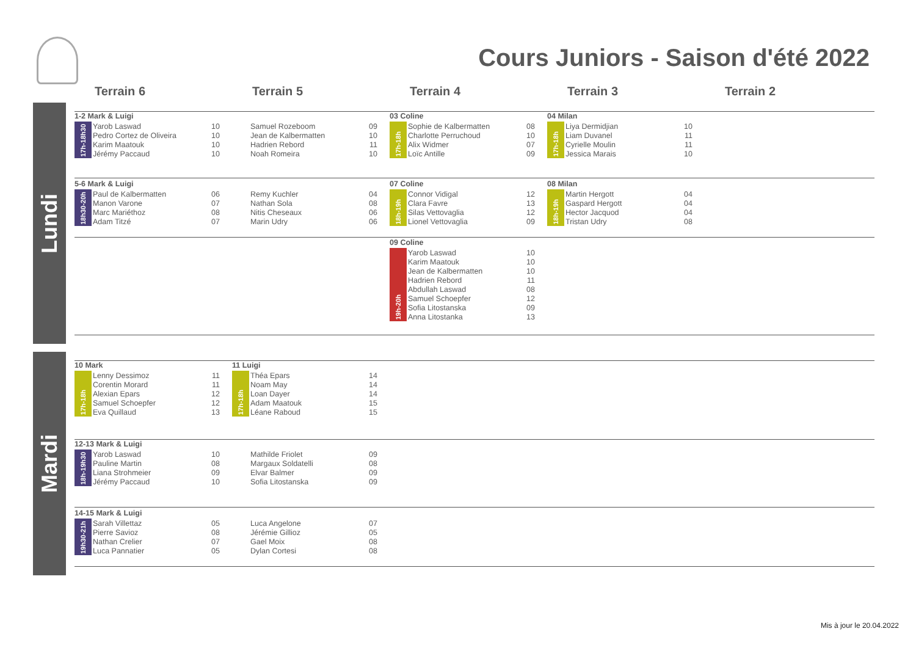Cours Juniors - Saison d'été 2022
Terrain 6 Terrain 5 Terrain 4 Terrain 3 Terrain 2
Lundi
Mardi
1-2 Mark & Luigi
| 17h-18h30 | Yarob Laswad | 10 |
| | Pedro Cortez de Oliveira | 10 |
| | Karim Maatouk | 10 |
| | Jérémy Paccaud | 10 |
| | Samuel Rozeboom | 09 |
| | Jean de Kalbermatten | 10 |
| | Hadrien Rebord | 11 |
| | Noah Romeira | 10 |
03 Coline
| 17h-18h | Sophie de Kalbermatten | 08 |
| | Charlotte Perruchoud | 10 |
| | Alix Widmer | 07 |
| | Loïc Antille | 09 |
04 Milan
| 17h-18h | Liya Dermidjian | 10 |
| | Liam Duvanel | 11 |
| | Cyrielle Moulin | 11 |
| | Jessica Marais | 10 |
5-6 Mark & Luigi
| 18h30-20h | Paul de Kalbermatten | 06 |
| | Manon Varone | 07 |
| | Marc Mariéthoz | 08 |
| | Adam Titzé | 07 |
| | Remy Kuchler | 04 |
| | Nathan Sola | 08 |
| | Nitis Cheseaux | 06 |
| | Marin Udry | 06 |
07 Coline
| 18h-19h | Connor Vidigal | 12 |
| | Clara Favre | 13 |
| | Silas Vettovaglia | 12 |
| | Lionel Vettovaglia | 09 |
08 Milan
| 18h-19h | Martin Hergott | 04 |
| | Gaspard Hergott | 04 |
| | Hector Jacquod | 04 |
| | Tristan Udry | 08 |
09 Coline
| 19h-20h | Yarob Laswad | 10 |
| | Karim Maatouk | 10 |
| | Jean de Kalbermatten | 10 |
| | Hadrien Rebord | 11 |
| | Abdullah Laswad | 08 |
| | Samuel Schoepfer | 12 |
| | Sofia Litostanska | 09 |
| | Anna Litostanka | 13 |
10 Mark
| 17h-18h | Lenny Dessimoz | 11 |
| | Corentin Morard | 11 |
| | Alexian Epars | 12 |
| | Samuel Schoepfer | 12 |
| | Eva Quillaud | 13 |
11 Luigi
| 17h-18h | Théa Epars | 14 |
| | Noam May | 14 |
| | Loan Dayer | 14 |
| | Adam Maatouk | 15 |
| | Léane Raboud | 15 |
12-13 Mark & Luigi
| 18h-19h30 | Yarob Laswad | 10 |
| | Pauline Martin | 08 |
| | Liana Strohmeier | 09 |
| | Jérémy Paccaud | 10 |
| | Mathilde Friolet | 09 |
| | Margaux Soldatelli | 08 |
| | Elvar Balmer | 09 |
| | Sofia Litostanska | 09 |
14-15 Mark & Luigi
| 19h30-21h | Sarah Villettaz | 05 |
| | Pierre Savioz | 08 |
| | Nathan Crelier | 07 |
| | Luca Pannatier | 05 |
| | Luca Angelone | 07 |
| | Jérémie Gillioz | 05 |
| | Gael Moix | 08 |
| | Dylan Cortesi | 08 |
Mis à jour le 20.04.2022